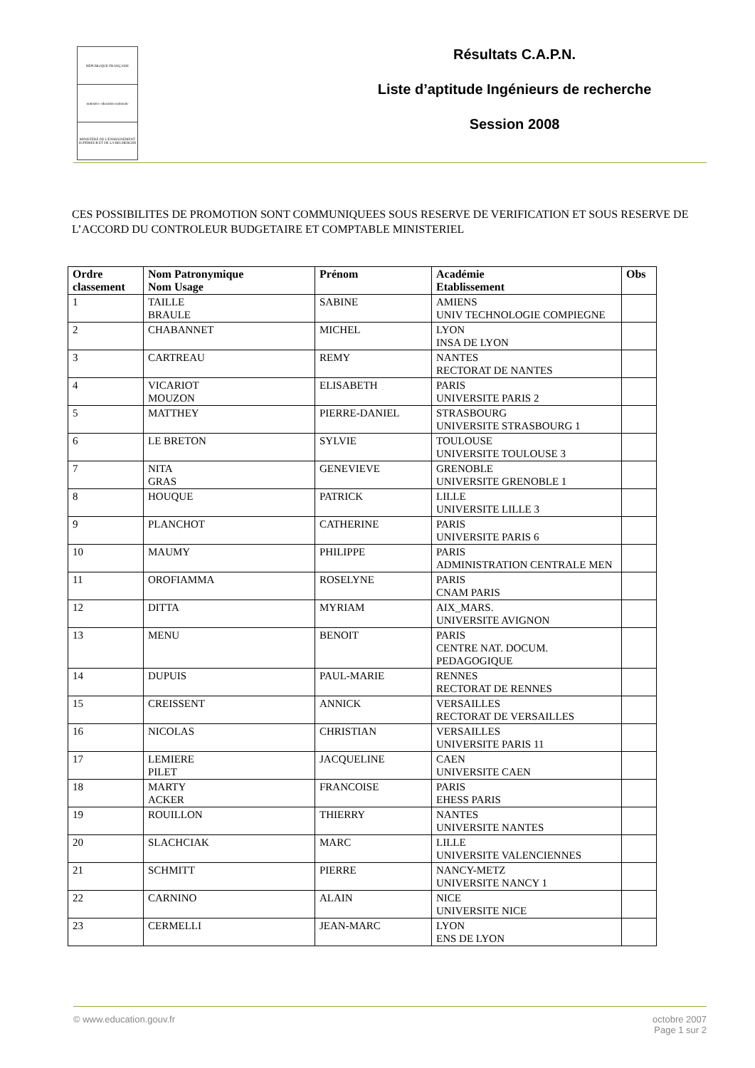RÉPUBLIQUE FRANÇAISE
ministère éducation nationale
MINISTÈRE DE L'ENSEIGNEMENT SUPÉRIEUR ET DE LA RECHERCHE
Résultats C.A.P.N.
Liste d’aptitude Ingénieurs de recherche
Session 2008
CES POSSIBILITES DE PROMOTION SONT COMMUNIQUEES SOUS RESERVE DE VERIFICATION ET SOUS RESERVE DE L’ACCORD DU CONTROLEUR BUDGETAIRE ET COMPTABLE MINISTERIEL
| Ordre classement | Nom Patronymique Nom Usage | Prénom | Académie Etablissement | Obs |
| --- | --- | --- | --- | --- |
| 1 | TAILLE BRAULE | SABINE | AMIENS UNIV TECHNOLOGIE COMPIEGNE | |
| 2 | CHABANNET | MICHEL | LYON INSA DE LYON | |
| 3 | CARTREAU | REMY | NANTES RECTORAT DE NANTES | |
| 4 | VICARIOT MOUZON | ELISABETH | PARIS UNIVERSITE PARIS 2 | |
| 5 | MATTHEY | PIERRE-DANIEL | STRASBOURG UNIVERSITE STRASBOURG 1 | |
| 6 | LE BRETON | SYLVIE | TOULOUSE UNIVERSITE TOULOUSE 3 | |
| 7 | NITA GRAS | GENEVIEVE | GRENOBLE UNIVERSITE GRENOBLE 1 | |
| 8 | HOUQUE | PATRICK | LILLE UNIVERSITE LILLE 3 | |
| 9 | PLANCHOT | CATHERINE | PARIS UNIVERSITE PARIS 6 | |
| 10 | MAUMY | PHILIPPE | PARIS ADMINISTRATION CENTRALE MEN | |
| 11 | OROFIAMMA | ROSELYNE | PARIS CNAM PARIS | |
| 12 | DITTA | MYRIAM | AIX_MARS. UNIVERSITE AVIGNON | |
| 13 | MENU | BENOIT | PARIS CENTRE NAT. DOCUM. PEDAGOGIQUE | |
| 14 | DUPUIS | PAUL-MARIE | RENNES RECTORAT DE RENNES | |
| 15 | CREISSENT | ANNICK | VERSAILLES RECTORAT DE VERSAILLES | |
| 16 | NICOLAS | CHRISTIAN | VERSAILLES UNIVERSITE PARIS 11 | |
| 17 | LEMIERE PILET | JACQUELINE | CAEN UNIVERSITE CAEN | |
| 18 | MARTY ACKER | FRANCOISE | PARIS EHESS PARIS | |
| 19 | ROUILLON | THIERRY | NANTES UNIVERSITE NANTES | |
| 20 | SLACHCIAK | MARC | LILLE UNIVERSITE VALENCIENNES | |
| 21 | SCHMITT | PIERRE | NANCY-METZ UNIVERSITE NANCY 1 | |
| 22 | CARNINO | ALAIN | NICE UNIVERSITE NICE | |
| 23 | CERMELLI | JEAN-MARC | LYON ENS DE LYON | |
© www.education.gouv.fr octobre 2007
Page 1 sur 2